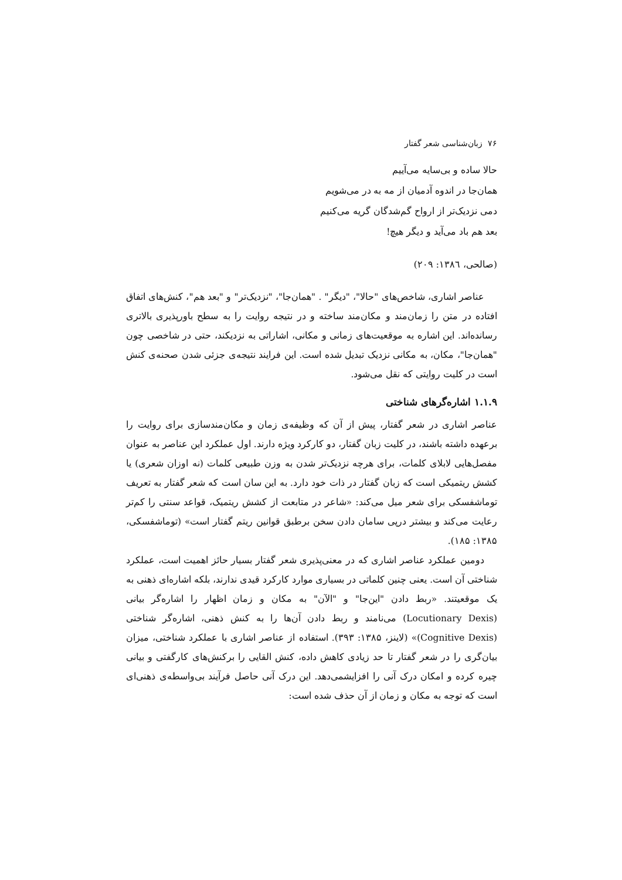۷۶ زبان‌شناسی شعر گفتار
حالا ساده و بی‌سایه می‌آییم
همان‌جا در اندوه آدمیان از مه به در می‌شویم
دمی نزدیک‌تر از ارواح گم‌شدگان گریه می‌کنیم
بعد هم باد می‌آید و دیگر هیچ!
(صالحی، ۱۳۸٦: ۲۰۹)
عناصر اشاری، شاخص‌های "حالا"، "دیگر" . "همان‌جا"، "نزدیک‌تر" و "بعد هم"، کنش‌های اتفاق افتاده در متن را زمان‌مند و مکان‌مند ساخته و در نتیجه روایت را به سطح باورپذیری بالاتری رسانده‌اند. این اشاره به موقعیت‌های زمانی و مکانی، اشاراتی به نزدیکند، حتی در شاخصی چون "همان‌جا"، مکان، به مکانی نزدیک تبدیل شده است. این فرایند نتیجه‌ی جزئی شدن صحنه‌ی کنش است در کلیت روایتی که نقل می‌شود.
۱.۱.۹ اشاره‌گرهای شناختی
عناصر اشاری در شعر گفتار، پیش از آن که وظیفه‌ی زمان و مکان‌مندسازی برای روایت را برعهده داشته باشند، در کلیت زبان گفتار، دو کارکرد ویژه دارند. اول عملکرد این عناصر به عنوان مفصل‌هایی لابلای کلمات، برای هرچه نزدیک‌تر شدن به وزن طبیعی کلمات (نه اوزان شعری) یا کشش ریتمیکی است که زبان گفتار در ذات خود دارد. به این سان است که شعر گفتار به تعریف توماشفسکی برای شعر میل می‌کند: «شاعر در متابعت از کشش ریتمیک، قواعد سنتی را کم‌تر رعایت می‌کند و بیشتر درپی سامان دادن سخن برطبق قوانین ریتم گفتار است» (توماشفسکی، ۱۳۸۵: ۱۸۵).
دومین عملکرد عناصر اشاری که در معنی‌پذیری شعر گفتار بسیار حائز اهمیت است، عملکرد شناختی آن است. یعنی چنین کلماتی در بسیاری موارد کارکرد قیدی ندارند، بلکه اشاره‌ای ذهنی به یک موقعیتند. «ربط دادن "این‌جا" و "الآن" به مکان و زمان اظهار را اشاره‌گر بیانی (Locutionary Dexis) می‌نامند و ربط دادن آن‌ها را به کنش ذهنی، اشاره‌گر شناختی (Cognitive Dexis)» (لاینز، ۱۳۸۵: ۳۹۳). استفاده از عناصر اشاری با عملکرد شناختی، میزان بیان‌گری را در شعر گفتار تا حد زیادی کاهش داده، کنش القایی را برکنش‌های کارگفتی و بیانی چیره کرده و امکان درک آنی را افزایشمی‌دهد. این درک آنی حاصل فرآیند بی‌واسطه‌ی ذهنی‌ای است که توجه به مکان و زمان از آن حذف شده است: